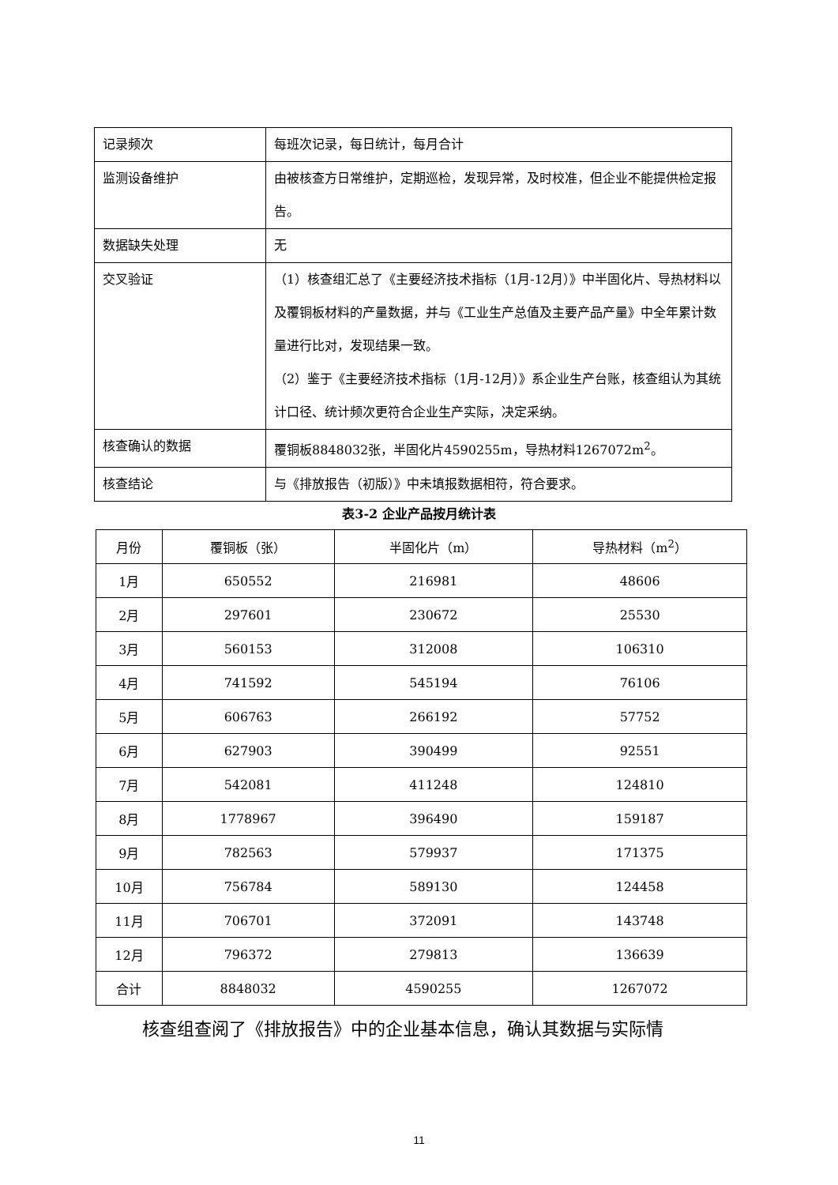| 记录频次 | 每班次记录，每日统计，每月合计 |
| 监测设备维护 | 由被核查方日常维护，定期巡检，发现异常，及时校准，但企业不能提供检定报告。 |
| 数据缺失处理 | 无 |
| 交叉验证 | （1）核查组汇总了《主要经济技术指标（1月-12月）》中半固化片、导热材料以及覆铜板材料的产量数据，并与《工业生产总值及主要产品产量》中全年累计数量进行比对，发现结果一致。 （2）鉴于《主要经济技术指标（1月-12月）》系企业生产台账，核查组认为其统计口径、统计频次更符合企业生产实际，决定采纳。 |
| 核查确认的数据 | 覆铜板8848032张，半固化片4590255m，导热材料1267072m<sup>2</sup>。 |
| 核查结论 | 与《排放报告（初版）》中未填报数据相符，符合要求。 |
表3-2 企业产品按月统计表
| 月份 | 覆铜板（张） | 半固化片（m） | 导热材料（m<sup>2</sup>） |
| --- | --- | --- | --- |
| 1月 | 650552 | 216981 | 48606 |
| 2月 | 297601 | 230672 | 25530 |
| 3月 | 560153 | 312008 | 106310 |
| 4月 | 741592 | 545194 | 76106 |
| 5月 | 606763 | 266192 | 57752 |
| 6月 | 627903 | 390499 | 92551 |
| 7月 | 542081 | 411248 | 124810 |
| 8月 | 1778967 | 396490 | 159187 |
| 9月 | 782563 | 579937 | 171375 |
| 10月 | 756784 | 589130 | 124458 |
| 11月 | 706701 | 372091 | 143748 |
| 12月 | 796372 | 279813 | 136639 |
| 合计 | 8848032 | 4590255 | 1267072 |
核查组查阅了《排放报告》中的企业基本信息，确认其数据与实际情
11